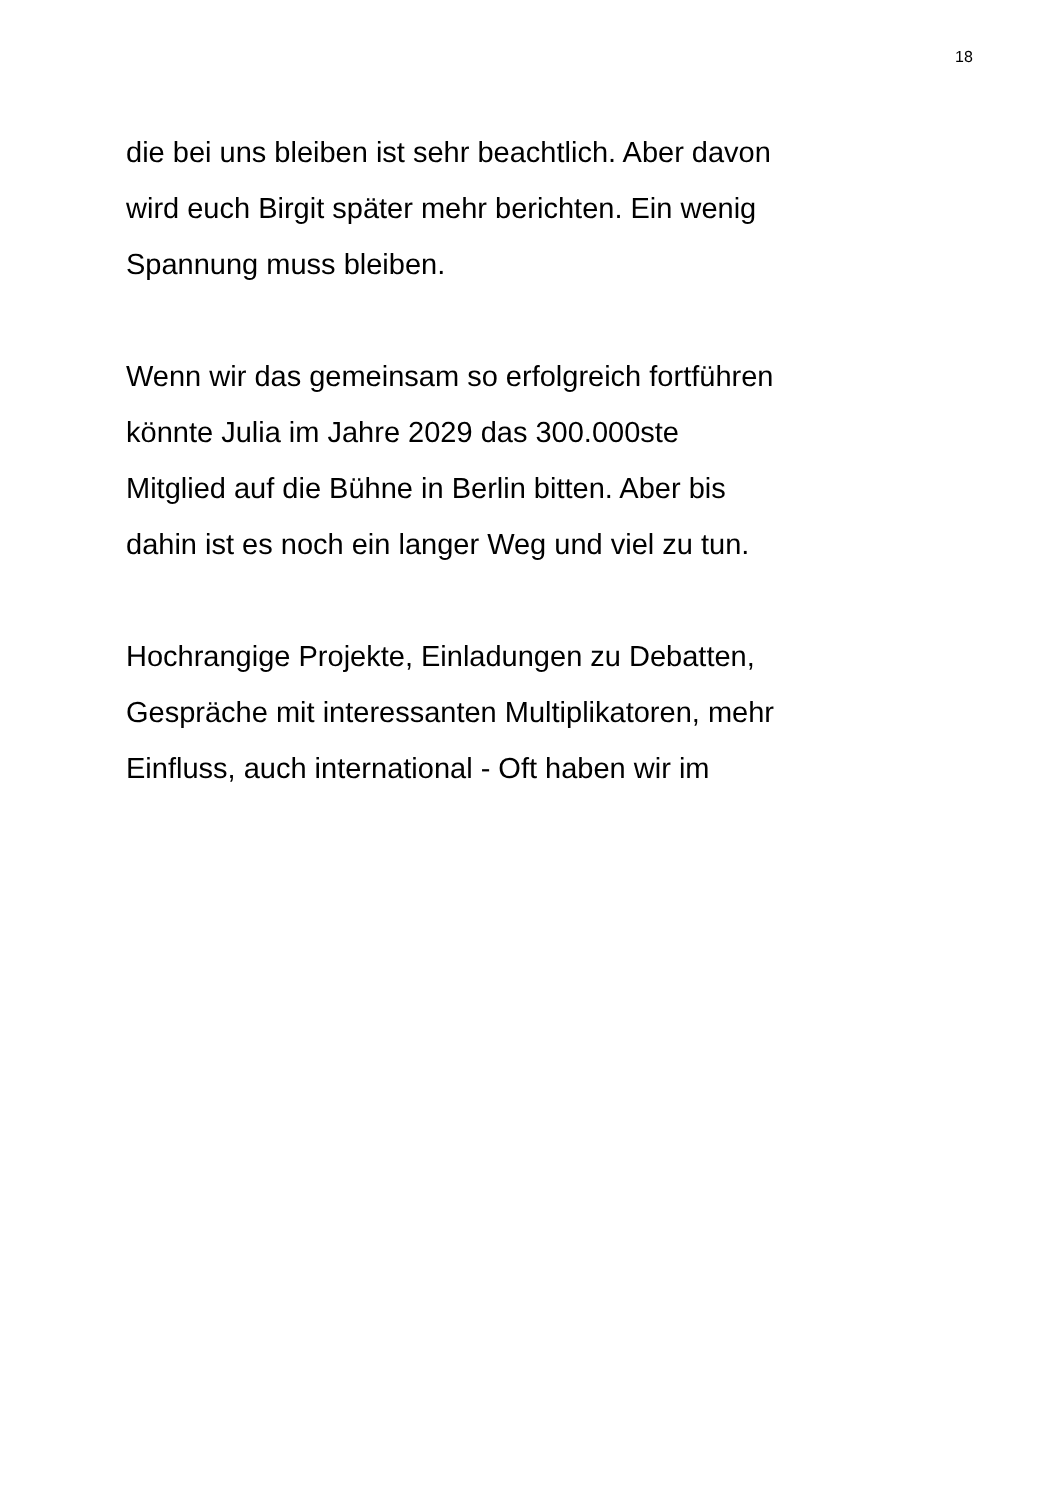18
die bei uns bleiben ist sehr beachtlich. Aber davon
wird euch Birgit später mehr berichten. Ein wenig
Spannung muss bleiben.
Wenn wir das gemeinsam so erfolgreich fortführen
könnte Julia im Jahre 2029 das 300.000ste
Mitglied auf die Bühne in Berlin bitten. Aber bis
dahin ist es noch ein langer Weg und viel zu tun.
Hochrangige Projekte, Einladungen zu Debatten,
Gespräche mit interessanten Multiplikatoren, mehr
Einfluss, auch international - Oft haben wir im